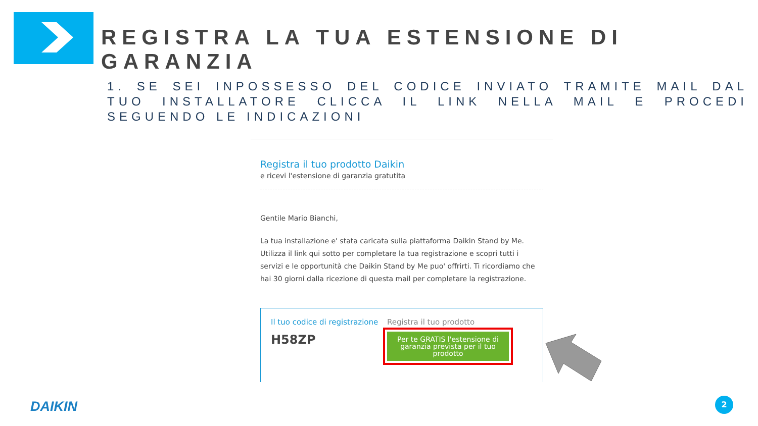REGISTRA LA TUA ESTENSIONE DI GARANZIA
1. SE SEI INPOSSESSO DEL CODICE INVIATO TRAMITE MAIL DAL TUO INSTALLATORE CLICCA IL LINK NELLA MAIL E PROCEDI SEGUENDO LE INDICAZIONI
Registra il tuo prodotto Daikin
e ricevi l'estensione di garanzia gratutita
Gentile Mario Bianchi,
La tua installazione e' stata caricata sulla piattaforma Daikin Stand by Me. Utilizza il link qui sotto per completare la tua registrazione e scopri tutti i servizi e le opportunità che Daikin Stand by Me puo' offrirti. Ti ricordiamo che hai 30 giorni dalla ricezione di questa mail per completare la registrazione.
Il tuo codice di registrazione
H58ZP
Registra il tuo prodotto
Per te GRATIS l'estensione di garanzia prevista per il tuo prodotto
DAIKIN 2